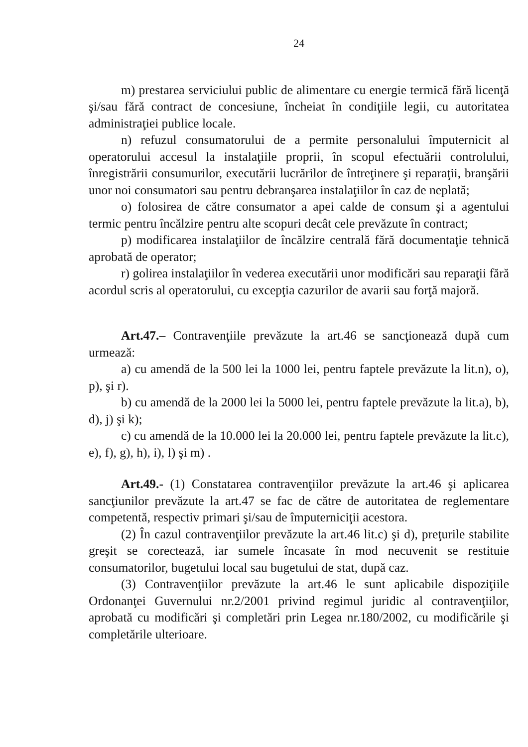24
m) prestarea serviciului public de alimentare cu energie termică fără licenţă şi/sau fără contract de concesiune, încheiat în condiţiile legii, cu autoritatea administraţiei publice locale.
n) refuzul consumatorului de a permite personalului împuternicit al operatorului accesul la instalaţiile proprii, în scopul efectuării controlului, înregistrării consumurilor, executării lucrărilor de întreţinere şi reparaţii, branşării unor noi consumatori sau pentru debranşarea instalaţiilor în caz de neplată;
o) folosirea de către consumator a apei calde de consum şi a agentului termic pentru încălzire pentru alte scopuri decât cele prevăzute în contract;
p) modificarea instalaţiilor de încălzire centrală fără documentaţie tehnică aprobată de operator;
r) golirea instalaţiilor în vederea executării unor modificări sau reparaţii fără acordul scris al operatorului, cu excepţia cazurilor de avarii sau forţă majoră.
Art.47.– Contravenţiile prevăzute la art.46 se sancţionează după cum urmează:
a) cu amendă de la 500 lei la 1000 lei, pentru faptele prevăzute la lit.n), o), p), şi r).
b) cu amendă de la 2000 lei la 5000 lei, pentru faptele prevăzute la lit.a), b), d), j) şi k);
c) cu amendă de la 10.000 lei la 20.000 lei, pentru faptele prevăzute la lit.c), e), f), g), h), i), l) şi m) .
Art.49.- (1) Constatarea contravenţiilor prevăzute la art.46 şi aplicarea sancţiunilor prevăzute la art.47 se fac de către de autoritatea de reglementare competentă, respectiv primari şi/sau de împuterniciţii acestora.
(2) În cazul contravenţiilor prevăzute la art.46 lit.c) şi d), preţurile stabilite greşit se corectează, iar sumele încasate în mod necuvenit se restituie consumatorilor, bugetului local sau bugetului de stat, după caz.
(3) Contravenţiilor prevăzute la art.46 le sunt aplicabile dispoziţiile Ordonanţei Guvernului nr.2/2001 privind regimul juridic al contravenţiilor, aprobată cu modificări şi completări prin Legea nr.180/2002, cu modificările şi completările ulterioare.